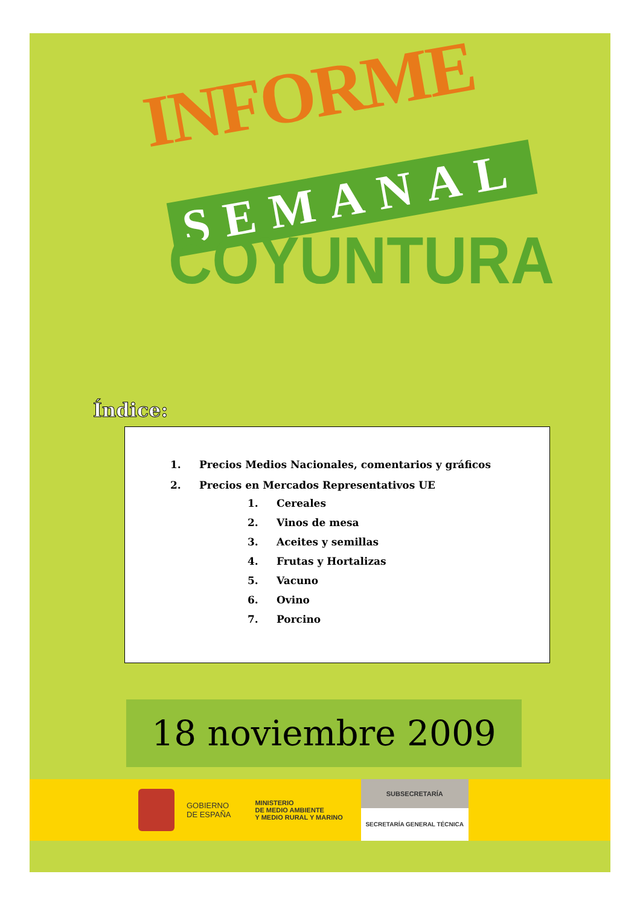INFORME
SEMANAL
COYUNTURA
Índice:
1. Precios Medios Nacionales, comentarios y gráficos
2. Precios en Mercados Representativos UE
1. Cereales
2. Vinos de mesa
3. Aceites y semillas
4. Frutas y Hortalizas
5. Vacuno
6. Ovino
7. Porcino
18 noviembre 2009
GOBIERNO
DE ESPAÑA
MINISTERIO
DE MEDIO AMBIENTE
Y MEDIO RURAL Y MARINO
SUBSECRETARÍA
SECRETARÍA GENERAL TÉCNICA